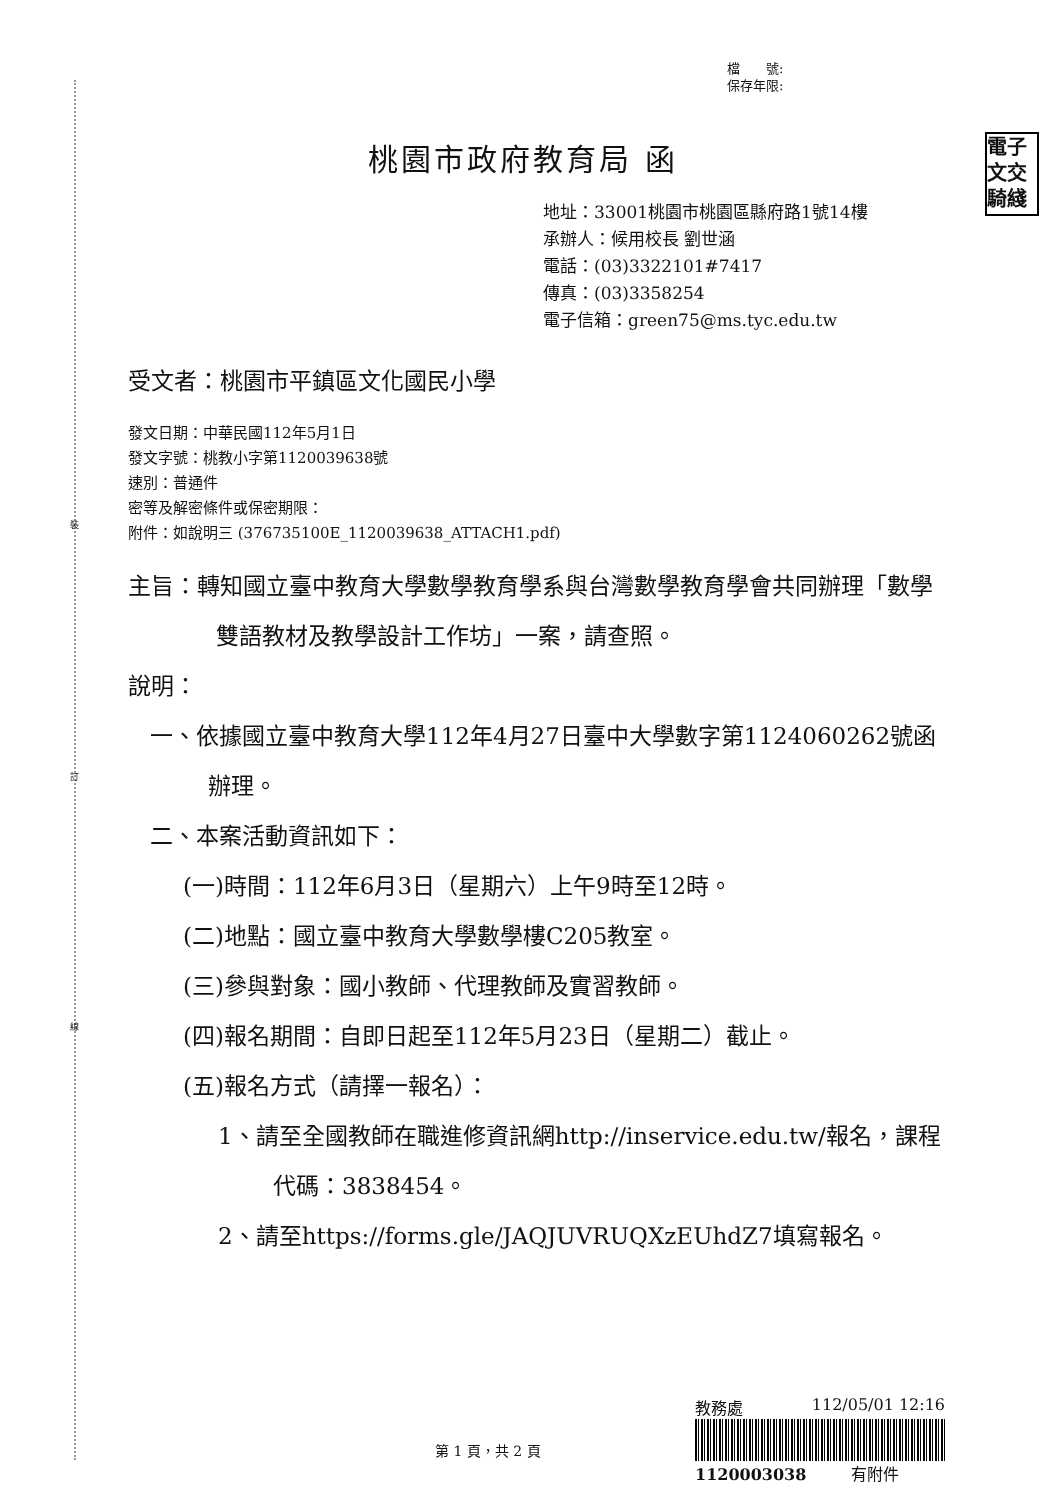裝
訂
線
檔　　號:
保存年限:
電子
文交
騎綫
桃園市政府教育局 函
地址：33001桃園市桃園區縣府路1號14樓
承辦人：候用校長 劉世涵
電話：(03)3322101#7417
傳真：(03)3358254
電子信箱：green75@ms.tyc.edu.tw
受文者：桃園市平鎮區文化國民小學
發文日期：中華民國112年5月1日
發文字號：桃教小字第1120039638號
速別：普通件
密等及解密條件或保密期限：
附件：如說明三 (376735100E_1120039638_ATTACH1.pdf)
主旨：轉知國立臺中教育大學數學教育學系與台灣數學教育學會共同辦理「數學雙語教材及教學設計工作坊」一案，請查照。
說明：
一、依據國立臺中教育大學112年4月27日臺中大學數字第1124060262號函辦理。
二、本案活動資訊如下：
(一)時間：112年6月3日（星期六）上午9時至12時。
(二)地點：國立臺中教育大學數學樓C205教室。
(三)參與對象：國小教師、代理教師及實習教師。
(四)報名期間：自即日起至112年5月23日（星期二）截止。
(五)報名方式（請擇一報名）：
1、請至全國教師在職進修資訊網http://inservice.edu.tw/報名，課程代碼：3838454。
2、請至https://forms.gle/JAQJUVRUQXzEUhdZ7填寫報名。
教務處 112/05/01 12:16
1120003038 有附件
第 1 頁，共 2 頁